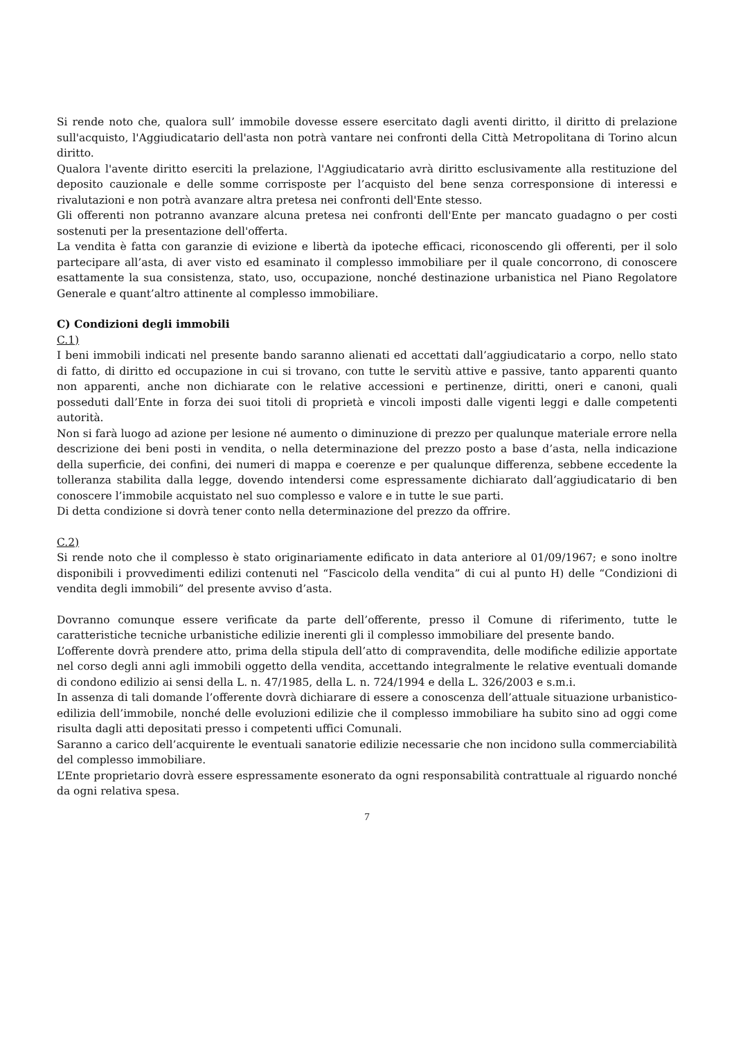Si rende noto che, qualora sull’ immobile dovesse essere esercitato dagli aventi diritto, il diritto di prelazione sull'acquisto, l'Aggiudicatario dell'asta non potrà vantare nei confronti della Città Metropolitana di Torino alcun diritto.
Qualora l'avente diritto eserciti la prelazione, l'Aggiudicatario avrà diritto esclusivamente alla restituzione del deposito cauzionale e delle somme corrisposte per l’acquisto del bene senza corresponsione di interessi e rivalutazioni e non potrà avanzare altra pretesa nei confronti dell'Ente stesso.
Gli offerenti non potranno avanzare alcuna pretesa nei confronti dell'Ente per mancato guadagno o per costi sostenuti per la presentazione dell'offerta.
La vendita è fatta con garanzie di evizione e libertà da ipoteche efficaci, riconoscendo gli offerenti, per il solo partecipare all’asta, di aver visto ed esaminato il complesso immobiliare per il quale concorrono, di conoscere esattamente la sua consistenza, stato, uso, occupazione, nonché destinazione urbanistica nel Piano Regolatore Generale e quant’altro attinente al complesso immobiliare.
C) Condizioni degli immobili
C.1)
I beni immobili indicati nel presente bando saranno alienati ed accettati dall’aggiudicatario a corpo, nello stato di fatto, di diritto ed occupazione in cui si trovano, con tutte le servitù attive e passive, tanto apparenti quanto non apparenti, anche non dichiarate con le relative accessioni e pertinenze, diritti, oneri e canoni, quali posseduti dall’Ente in forza dei suoi titoli di proprietà e vincoli imposti dalle vigenti leggi e dalle competenti autorità.
Non si farà luogo ad azione per lesione né aumento o diminuzione di prezzo per qualunque materiale errore nella descrizione dei beni posti in vendita, o nella determinazione del prezzo posto a base d’asta, nella indicazione della superficie, dei confini, dei numeri di mappa e coerenze e per qualunque differenza, sebbene eccedente la tolleranza stabilita dalla legge, dovendo intendersi come espressamente dichiarato dall’aggiudicatario di ben conoscere l’immobile acquistato nel suo complesso e valore e in tutte le sue parti.
Di detta condizione si dovrà tener conto nella determinazione del prezzo da offrire.
C.2)
Si rende noto che il complesso è stato originariamente edificato in data anteriore al 01/09/1967; e sono inoltre disponibili i provvedimenti edilizi contenuti nel “Fascicolo della vendita” di cui al punto H) delle “Condizioni di vendita degli immobili” del presente avviso d’asta.
Dovranno comunque essere verificate da parte dell’offerente, presso il Comune di riferimento, tutte le caratteristiche tecniche urbanistiche edilizie inerenti gli il complesso immobiliare del presente bando.
L’offerente dovrà prendere atto, prima della stipula dell’atto di compravendita, delle modifiche edilizie apportate nel corso degli anni agli immobili oggetto della vendita, accettando integralmente le relative eventuali domande di condono edilizio ai sensi della L. n. 47/1985, della L. n. 724/1994 e della L. 326/2003 e s.m.i.
In assenza di tali domande l’offerente dovrà dichiarare di essere a conoscenza dell’attuale situazione urbanistico-edilizia dell’immobile, nonché delle evoluzioni edilizie che il complesso immobiliare ha subito sino ad oggi come risulta dagli atti depositati presso i competenti uffici Comunali.
Saranno a carico dell’acquirente le eventuali sanatorie edilizie necessarie che non incidono sulla commerciabilità del complesso immobiliare.
L’Ente proprietario dovrà essere espressamente esonerato da ogni responsabilità contrattuale al riguardo nonché da ogni relativa spesa.
7